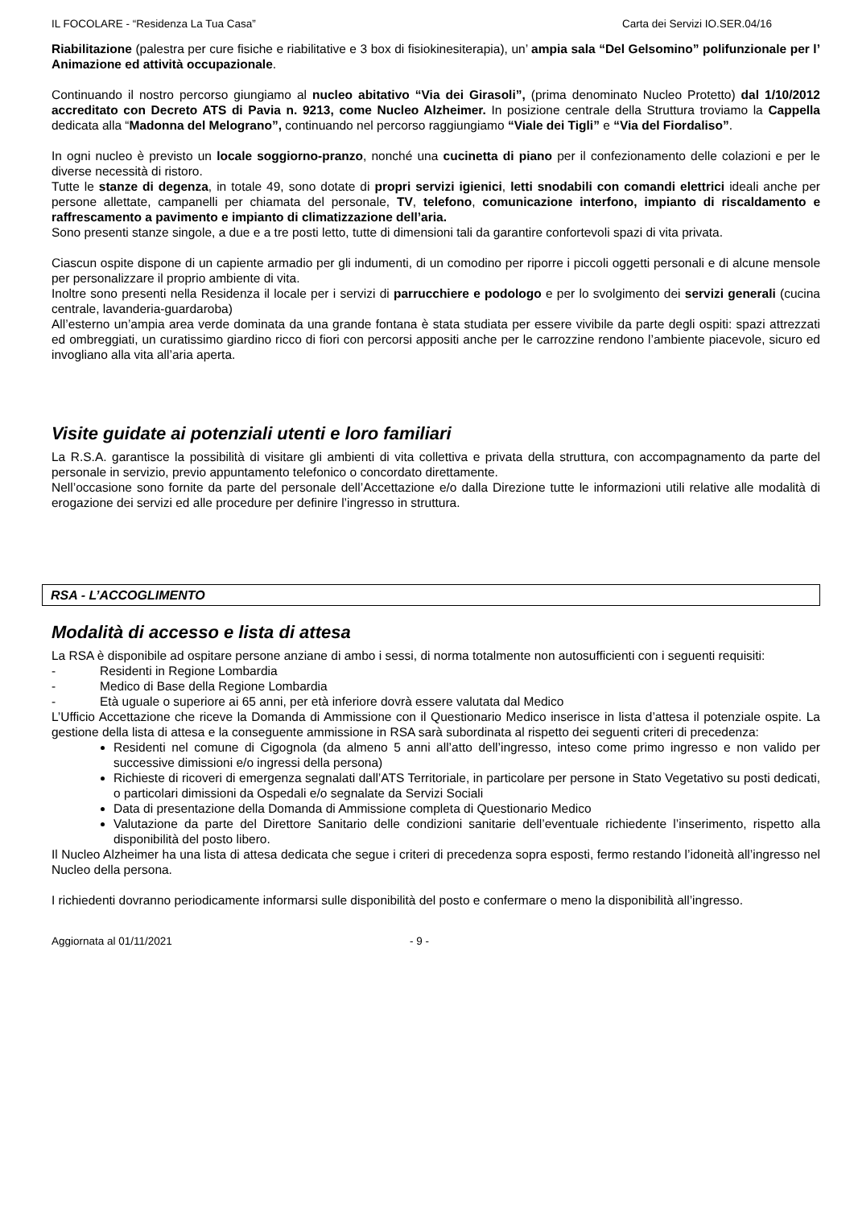IL FOCOLARE - “Residenza La Tua Casa” Carta dei Servizi IO.SER.04/16
Riabilitazione (palestra per cure fisiche e riabilitative e 3 box di fisiokinesiterapia), un’ ampia sala “Del Gelsomino” polifunzionale per l’ Animazione ed attività occupazionale.
Continuando il nostro percorso giungiamo al nucleo abitativo “Via dei Girasoli”, (prima denominato Nucleo Protetto) dal 1/10/2012 accreditato con Decreto ATS di Pavia n. 9213, come Nucleo Alzheimer. In posizione centrale della Struttura troviamo la Cappella dedicata alla “Madonna del Melograno”, continuando nel percorso raggiungiamo “Viale dei Tigli” e “Via del Fiordaliso”.
In ogni nucleo è previsto un locale soggiorno-pranzo, nonché una cucinetta di piano per il confezionamento delle colazioni e per le diverse necessità di ristoro.
Tutte le stanze di degenza, in totale 49, sono dotate di propri servizi igienici, letti snodabili con comandi elettrici ideali anche per persone allettate, campanelli per chiamata del personale, TV, telefono, comunicazione interfono, impianto di riscaldamento e raffrescamento a pavimento e impianto di climatizzazione dell’aria.
Sono presenti stanze singole, a due e a tre posti letto, tutte di dimensioni tali da garantire confortevoli spazi di vita privata.
Ciascun ospite dispone di un capiente armadio per gli indumenti, di un comodino per riporre i piccoli oggetti personali e di alcune mensole per personalizzare il proprio ambiente di vita.
Inoltre sono presenti nella Residenza il locale per i servizi di parrucchiere e podologo e per lo svolgimento dei servizi generali (cucina centrale, lavanderia-guardaroba)
All’esterno un’ampia area verde dominata da una grande fontana è stata studiata per essere vivibile da parte degli ospiti: spazi attrezzati ed ombreggiati, un curatissimo giardino ricco di fiori con percorsi appositi anche per le carrozzine rendono l’ambiente piacevole, sicuro ed invogliano alla vita all’aria aperta.
Visite guidate ai potenziali utenti e loro familiari
La R.S.A. garantisce la possibilità di visitare gli ambienti di vita collettiva e privata della struttura, con accompagnamento da parte del personale in servizio, previo appuntamento telefonico o concordato direttamente.
Nell’occasione sono fornite da parte del personale dell’Accettazione e/o dalla Direzione tutte le informazioni utili relative alle modalità di erogazione dei servizi ed alle procedure per definire l’ingresso in struttura.
RSA - L’ACCOGLIMENTO
Modalità di accesso e lista di attesa
La RSA è disponibile ad ospitare persone anziane di ambo i sessi, di norma totalmente non autosufficienti con i seguenti requisiti:
- Residenti in Regione Lombardia
- Medico di Base della Regione Lombardia
- Età uguale o superiore ai 65 anni, per età inferiore dovrà essere valutata dal Medico
L’Ufficio Accettazione che riceve la Domanda di Ammissione con il Questionario Medico inserisce in lista d’attesa il potenziale ospite. La gestione della lista di attesa e la conseguente ammissione in RSA sarà subordinata al rispetto dei seguenti criteri di precedenza:
Residenti nel comune di Cigognola (da almeno 5 anni all’atto dell’ingresso, inteso come primo ingresso e non valido per successive dimissioni e/o ingressi della persona)
Richieste di ricoveri di emergenza segnalati dall’ATS Territoriale, in particolare per persone in Stato Vegetativo su posti dedicati, o particolari dimissioni da Ospedali e/o segnalate da Servizi Sociali
Data di presentazione della Domanda di Ammissione completa di Questionario Medico
Valutazione da parte del Direttore Sanitario delle condizioni sanitarie dell’eventuale richiedente l’inserimento, rispetto alla disponibilità del posto libero.
Il Nucleo Alzheimer ha una lista di attesa dedicata che segue i criteri di precedenza sopra esposti, fermo restando l’idoneità all’ingresso nel Nucleo della persona.
I richiedenti dovranno periodicamente informarsi sulle disponibilità del posto e confermare o meno la disponibilità all’ingresso.
Aggiornata al 01/11/2021 - 9 -